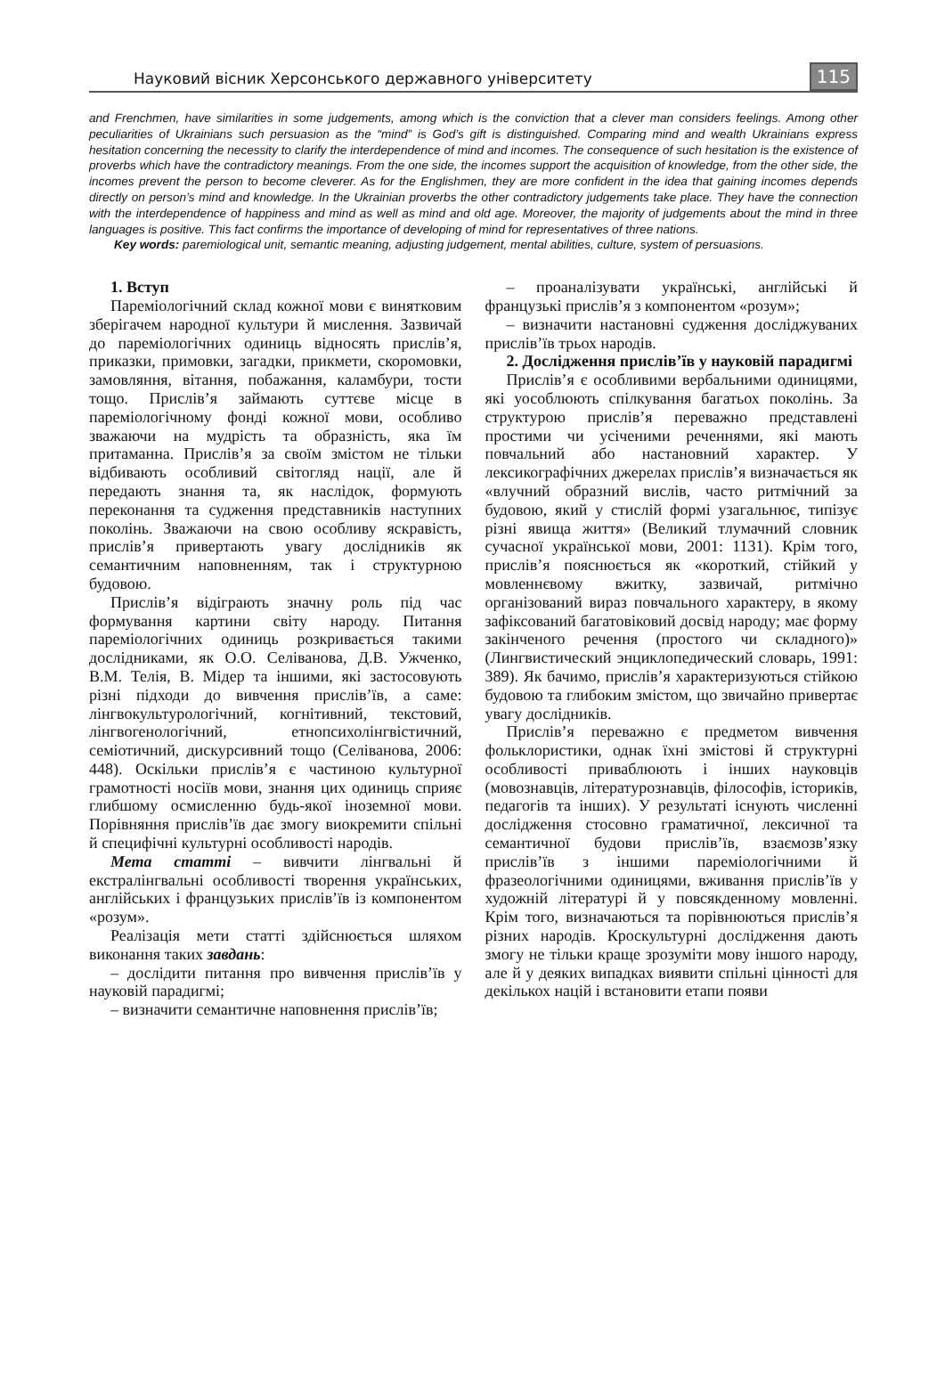Науковий вісник Херсонського державного університету 115
and Frenchmen, have similarities in some judgements, among which is the conviction that a clever man considers feelings. Among other peculiarities of Ukrainians such persuasion as the “mind” is God’s gift is distinguished. Comparing mind and wealth Ukrainians express hesitation concerning the necessity to clarify the interdependence of mind and incomes. The consequence of such hesitation is the existence of proverbs which have the contradictory meanings. From the one side, the incomes support the acquisition of knowledge, from the other side, the incomes prevent the person to become cleverer. As for the Englishmen, they are more confident in the idea that gaining incomes depends directly on person’s mind and knowledge. In the Ukrainian proverbs the other contradictory judgements take place. They have the connection with the interdependence of happiness and mind as well as mind and old age. Moreover, the majority of judgements about the mind in three languages is positive. This fact confirms the importance of developing of mind for representatives of three nations.
Key words: paremiological unit, semantic meaning, adjusting judgement, mental abilities, culture, system of persuasions.
1. Вступ
Пареміологічний склад кожної мови є винятковим зберігачем народної культури й мислення. Зазвичай до пареміологічних одиниць відносять прислів’я, приказки, примовки, загадки, прикмети, скоромовки, замовляння, вітання, побажання, каламбури, тости тощо. Прислів’я займають суттєве місце в пареміологічному фонді кожної мови, особливо зважаючи на мудрість та образність, яка їм притаманна. Прислів’я за своїм змістом не тільки відбивають особливий світогляд нації, але й передають знання та, як наслідок, формують переконання та судження представників наступних поколінь. Зважаючи на свою особливу яскравість, прислів’я привертають увагу дослідників як семантичним наповненням, так і структурною будовою.
Прислів’я відіграють значну роль під час формування картини світу народу. Питання пареміологічних одиниць розкривається такими дослідниками, як О.О. Селіванова, Д.В. Ужченко, В.М. Телія, В. Мідер та іншими, які застосовують різні підходи до вивчення прислів’їв, а саме: лінгвокультурологічний, когнітивний, текстовий, лінгвогенологічний, етнопсихолінгвістичний, семіотичний, дискурсивний тощо (Селіванова, 2006: 448). Оскільки прислів’я є частиною культурної грамотності носіїв мови, знання цих одиниць сприяє глибшому осмисленню будь-якої іноземної мови. Порівняння прислів’їв дає змогу виокремити спільні й специфічні культурні особливості народів.
Мета статті – вивчити лінгвальні й екстралінгвальні особливості творення українських, англійських і французьких прислів’їв із компонентом «розум».
Реалізація мети статті здійснюється шляхом виконання таких завдань:
– дослідити питання про вивчення прислів’їв у науковій парадигмі;
– визначити семантичне наповнення прислів’їв;
– проаналізувати українські, англійські й французькі прислів’я з компонентом «розум»;
– визначити настановні судження досліджуваних прислів’їв трьох народів.
2. Дослідження прислів’їв у науковій парадигмі
Прислів’я є особливими вербальними одиницями, які уособлюють спілкування багатьох поколінь. За структурою прислів’я переважно представлені простими чи усіченими реченнями, які мають повчальний або настановний характер. У лексикографічних джерелах прислів’я визначається як «влучний образний вислів, часто ритмічний за будовою, який у стислій формі узагальнює, типізує різні явища життя» (Великий тлумачний словник сучасної української мови, 2001: 1131). Крім того, прислів’я пояснюється як «короткий, стійкий у мовленнєвому вжитку, зазвичай, ритмічно організований вираз повчального характеру, в якому зафіксований багатовіковий досвід народу; має форму закінченого речення (простого чи складного)» (Лингвистический энциклопедический словарь, 1991: 389). Як бачимо, прислів’я характеризуються стійкою будовою та глибоким змістом, що звичайно привертає увагу дослідників.
Прислів’я переважно є предметом вивчення фольклористики, однак їхні змістові й структурні особливості приваблюють і інших науковців (мовознавців, літературознавців, філософів, істориків, педагогів та інших). У результаті існують численні дослідження стосовно граматичної, лексичної та семантичної будови прислів’їв, взаємозв’язку прислів’їв з іншими пареміологічними й фразеологічними одиницями, вживання прислів’їв у художній літературі й у повсякденному мовленні. Крім того, визначаються та порівнюються прислів’я різних народів. Кроскультурні дослідження дають змогу не тільки краще зрозуміти мову іншого народу, але й у деяких випадках виявити спільні цінності для декількох націй і встановити етапи появи